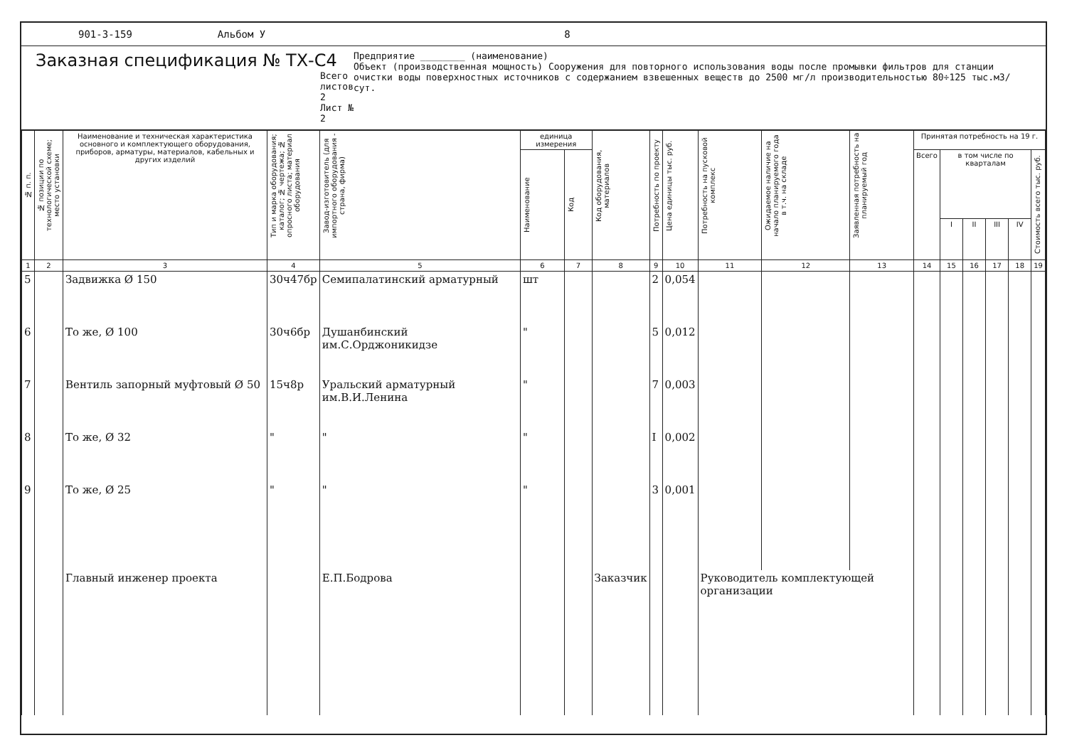901-3-159 Альбом У 8
Заказная спецификация № ТХ-С4
Всего листов 2
Лист № 2
Предприятие ________ (наименование)
Объект (производственная мощность) Сооружения для повторного использования воды после промывки фильтров для станции очистки воды поверхностных источников с содержанием взвешенных веществ до 2500 мг/л производительностью 80÷125 тыс.м3/сут.
| № п. п. | № позиции по технологической схеме; место установки | Наименование и техническая характеристика основного и комплектующего оборудования, приборов, арматуры, материалов, кабельных и других изделий | Тип и марка оборудования; каталог; № чертежа; № опросного листа; материал оборудования | Завод-изготовитель (для импортного оборудования - страна, фирма) | единица измерения | | Код оборудования, материалов | Потребность по проекту | Цена единицы тыс. руб. | Потребность на пусковой комплекс | Ожидаемое наличие на начало планируемого года в т.ч. на складе | Заявленная потребность на планируемый год | Принятая потребность на 19 г. | | | | | |
| --- | --- | --- | --- | --- | --- | --- | --- | --- | --- | --- | --- | --- | --- | --- | --- | --- | --- | --- |
| | | | | | Наименование | Код | | | | | | | Всего | в том числе по кварталам | | | | Стоимость всего тыс. руб. |
| | | | | | | | | | | | | | | I | II | III | IV | |
| 1 | 2 | 3 | 4 | 5 | 6 | 7 | 8 | 9 | 10 | 11 | 12 | 13 | 14 | 15 | 16 | 17 | 18 | 19 |
| 5 | | Задвижка Ø 150 | 30ч47бр | Семипалатинский арматурный | шт | | | 2 | 0,054 | | | | | | | | | |
| 6 | | То же, Ø 100 | 30ч6бр | Душанбинский им.С.Орджоникидзе | " | | | 5 | 0,012 | | | | | | | | | |
| 7 | | Вентиль запорный муфтовый Ø 50 | 15ч8р | Уральский арматурный им.В.И.Ленина | " | | | 7 | 0,003 | | | | | | | | | |
| 8 | | То же, Ø 32 | " | " | " | | | I | 0,002 | | | | | | | | | |
| 9 | | То же, Ø 25 | " | " | " | | | 3 | 0,001 | | | | | | | | | |
| | | Главный инженер проекта | | Е.П.Бодрова | | | Заказчик | | | Руководитель комплектующей организации | | | | | | | | |